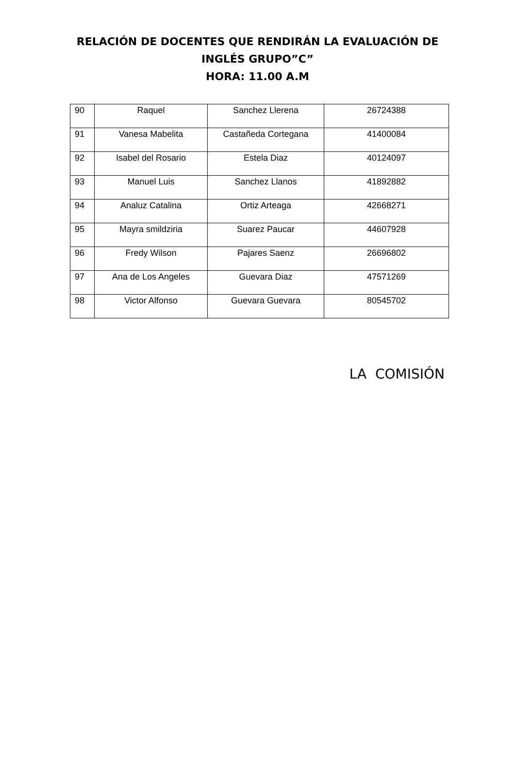RELACIÓN DE DOCENTES QUE RENDIRÁN LA EVALUACIÓN DE
INGLÉS GRUPO”C”
HORA: 11.00 A.M
| 90 | Raquel | Sanchez Llerena | 26724388 |
| 91 | Vanesa Mabelita | Castañeda Cortegana | 41400084 |
| 92 | Isabel del Rosario | Estela Diaz | 40124097 |
| 93 | Manuel Luis | Sanchez Llanos | 41892882 |
| 94 | Analuz Catalina | Ortiz Arteaga | 42668271 |
| 95 | Mayra smildziria | Suarez Paucar | 44607928 |
| 96 | Fredy Wilson | Pajares Saenz | 26696802 |
| 97 | Ana de Los Angeles | Guevara Diaz | 47571269 |
| 98 | Victor Alfonso | Guevara Guevara | 80545702 |
LA COMISIÓN